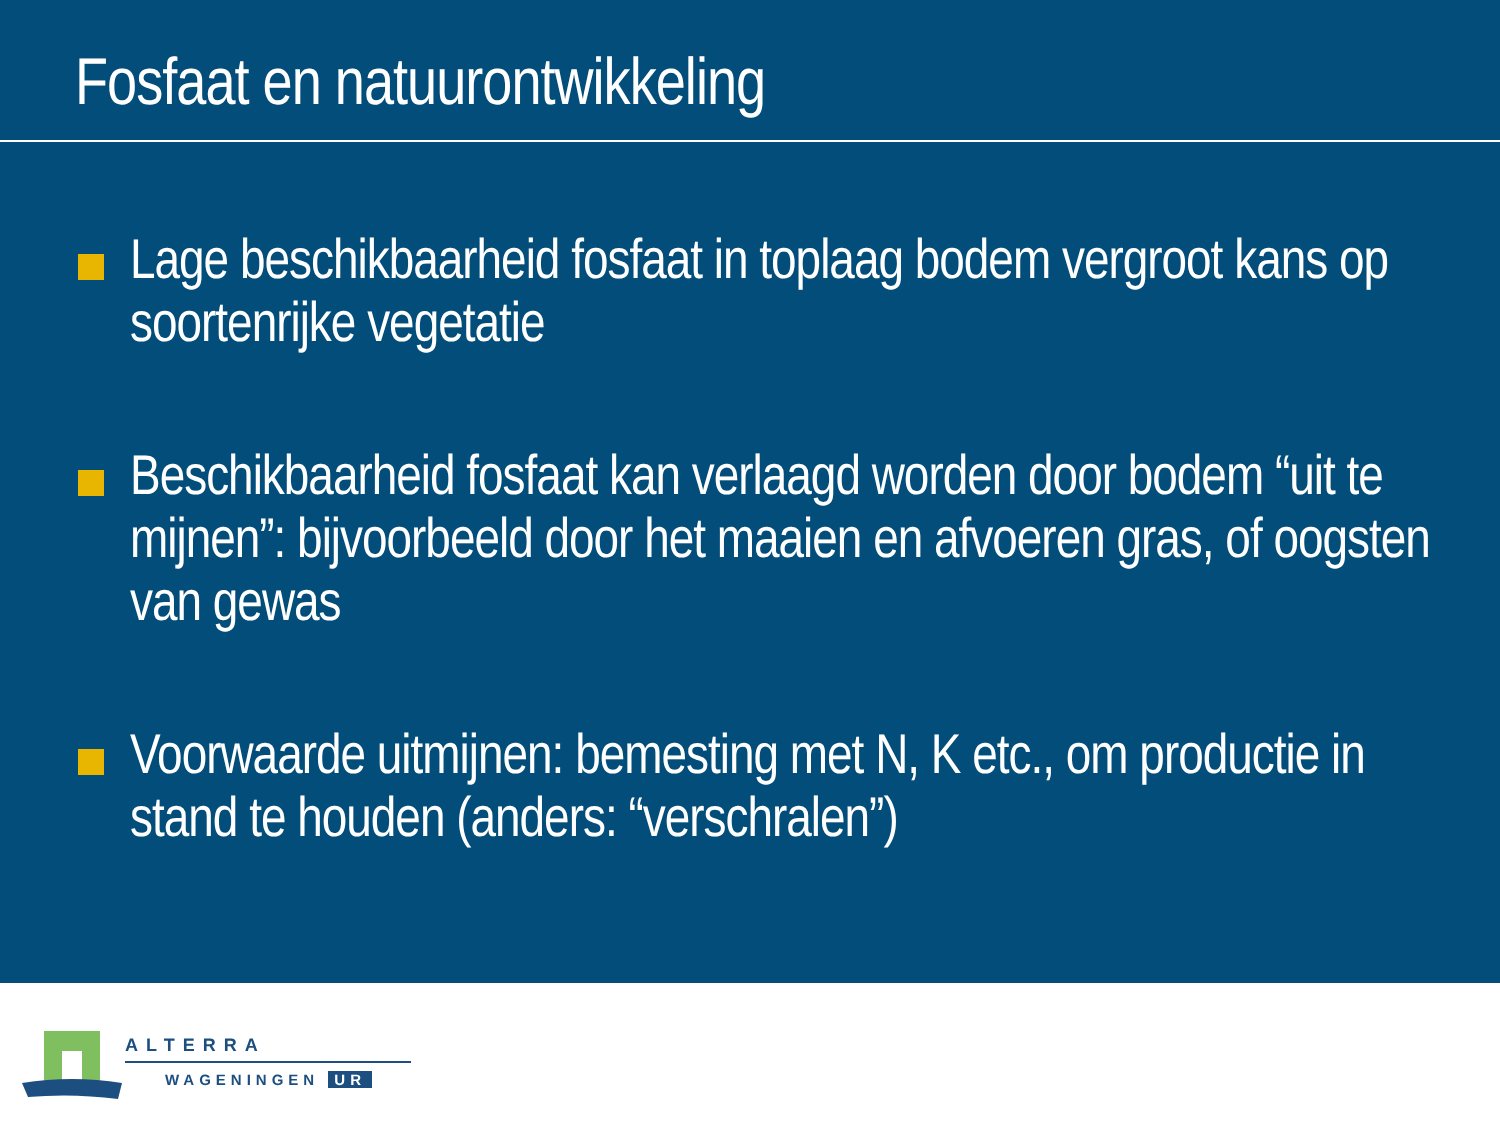Fosfaat en natuurontwikkeling
Lage beschikbaarheid fosfaat in toplaag bodem vergroot kans op soortenrijke vegetatie
Beschikbaarheid fosfaat kan verlaagd worden door bodem “uit te mijnen”: bijvoorbeeld door het maaien en afvoeren gras, of oogsten van gewas
Voorwaarde uitmijnen: bemesting met N, K etc., om productie in stand te houden (anders: “verschralen”)
ALTERRA
WAGENINGEN UR